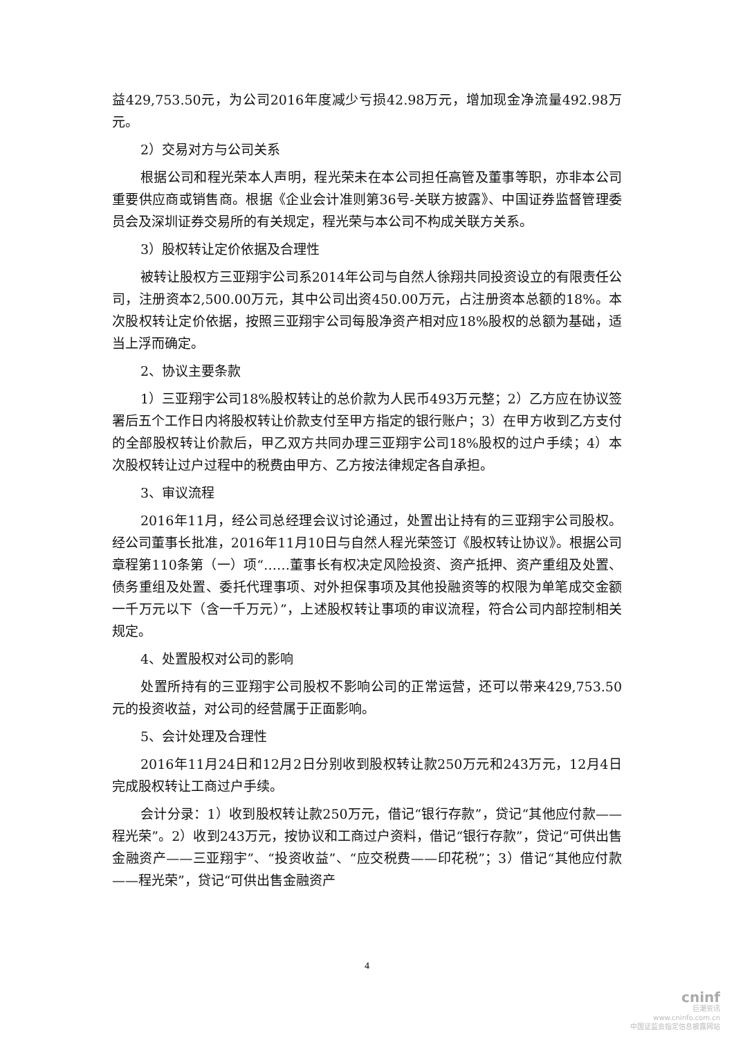益429,753.50元，为公司2016年度减少亏损42.98万元，增加现金净流量492.98万元。
2）交易对方与公司关系
根据公司和程光荣本人声明，程光荣未在本公司担任高管及董事等职，亦非本公司重要供应商或销售商。根据《企业会计准则第36号-关联方披露》、中国证券监督管理委员会及深圳证券交易所的有关规定，程光荣与本公司不构成关联方关系。
3）股权转让定价依据及合理性
被转让股权方三亚翔宇公司系2014年公司与自然人徐翔共同投资设立的有限责任公司，注册资本2,500.00万元，其中公司出资450.00万元，占注册资本总额的18%。本次股权转让定价依据，按照三亚翔宇公司每股净资产相对应18%股权的总额为基础，适当上浮而确定。
2、协议主要条款
1）三亚翔宇公司18%股权转让的总价款为人民币493万元整；2）乙方应在协议签署后五个工作日内将股权转让价款支付至甲方指定的银行账户；3）在甲方收到乙方支付的全部股权转让价款后，甲乙双方共同办理三亚翔宇公司18%股权的过户手续；4）本次股权转让过户过程中的税费由甲方、乙方按法律规定各自承担。
3、审议流程
2016年11月，经公司总经理会议讨论通过，处置出让持有的三亚翔宇公司股权。经公司董事长批准，2016年11月10日与自然人程光荣签订《股权转让协议》。根据公司章程第110条第（一）项“……董事长有权决定风险投资、资产抵押、资产重组及处置、债务重组及处置、委托代理事项、对外担保事项及其他投融资等的权限为单笔成交金额一千万元以下（含一千万元）”，上述股权转让事项的审议流程，符合公司内部控制相关规定。
4、处置股权对公司的影响
处置所持有的三亚翔宇公司股权不影响公司的正常运营，还可以带来429,753.50元的投资收益，对公司的经营属于正面影响。
5、会计处理及合理性
2016年11月24日和12月2日分别收到股权转让款250万元和243万元，12月4日完成股权转让工商过户手续。
会计分录：1）收到股权转让款250万元，借记“银行存款”，贷记“其他应付款——程光荣”。2）收到243万元，按协议和工商过户资料，借记“银行存款”，贷记“可供出售金融资产——三亚翔宇”、“投资收益”、“应交税费——印花税”；3）借记“其他应付款——程光荣”，贷记“可供出售金融资产
4
cninf
巨潮资讯
www.cninfo.com.cn
中国证监会指定信息披露网站